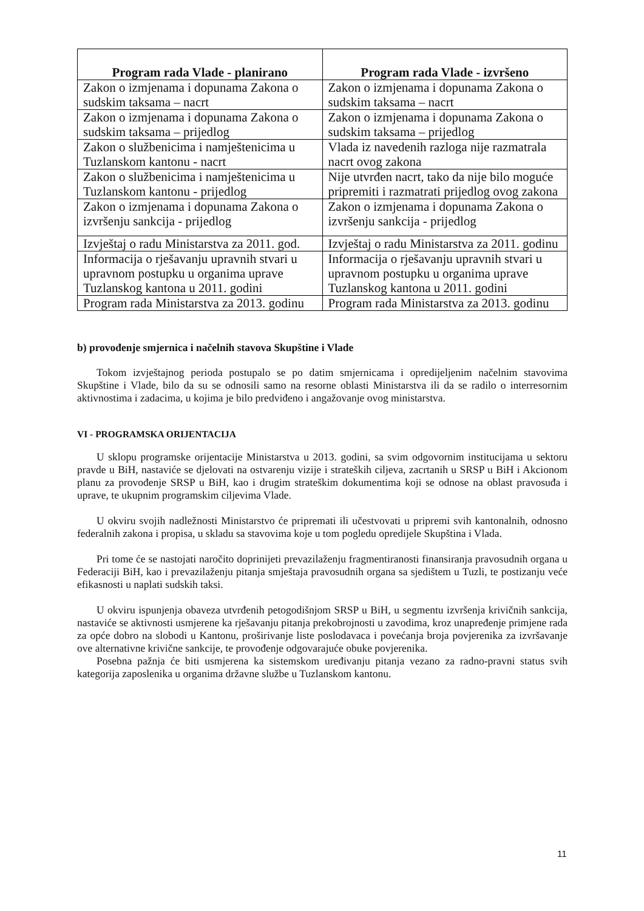| Program rada Vlade - planirano | Program rada Vlade - izvršeno |
| --- | --- |
| Zakon o izmjenama i dopunama Zakona o sudskim taksama – nacrt | Zakon o izmjenama i dopunama Zakona o sudskim taksama – nacrt |
| Zakon o izmjenama i dopunama Zakona o sudskim taksama – prijedlog | Zakon o izmjenama i dopunama Zakona o sudskim taksama – prijedlog |
| Zakon o službenicima i namještenicima u Tuzlanskom kantonu - nacrt | Vlada iz navedenih razloga nije razmatrala nacrt ovog zakona |
| Zakon o službenicima i namještenicima u Tuzlanskom kantonu - prijedlog | Nije utvrđen nacrt, tako da nije bilo moguće pripremiti i razmatrati prijedlog ovog zakona |
| Zakon o izmjenama i dopunama Zakona o izvršenju sankcija - prijedlog | Zakon o izmjenama i dopunama Zakona o izvršenju sankcija - prijedlog |
| Izvještaj o radu Ministarstva za 2011. god. | Izvještaj o radu Ministarstva za 2011. godinu |
| Informacija o rješavanju upravnih stvari u upravnom postupku u organima uprave Tuzlanskog kantona u 2011. godini | Informacija o rješavanju upravnih stvari u upravnom postupku u organima uprave Tuzlanskog kantona u 2011. godini |
| Program rada Ministarstva za 2013. godinu | Program rada Ministarstva za 2013. godinu |
b) provođenje smjernica i načelnih stavova Skupštine i Vlade
Tokom izvještajnog perioda postupalo se po datim smjernicama i opredijeljenim načelnim stavovima Skupštine i Vlade, bilo da su se odnosili samo na resorne oblasti Ministarstva ili da se radilo o interresornim aktivnostima i zadacima, u kojima je bilo predviđeno i angažovanje ovog ministarstva.
VI - PROGRAMSKA ORIJENTACIJA
U sklopu programske orijentacije Ministarstva u 2013. godini, sa svim odgovornim institucijama u sektoru pravde u BiH, nastaviće se djelovati na ostvarenju vizije i strateških ciljeva, zacrtanih u SRSP u BiH i Akcionom planu za provođenje SRSP u BiH, kao i drugim strateškim dokumentima koji se odnose na oblast pravosuđa i uprave, te ukupnim programskim ciljevima Vlade.
U okviru svojih nadležnosti Ministarstvo će pripremati ili učestvovati u pripremi svih kantonalnih, odnosno federalnih zakona i propisa, u skladu sa stavovima koje u tom pogledu opredijele Skupština i Vlada.
Pri tome će se nastojati naročito doprinijeti prevazilaženju fragmentiranosti finansiranja pravosudnih organa u Federaciji BiH, kao i prevazilaženju pitanja smještaja pravosudnih organa sa sjedištem u Tuzli, te postizanju veće efikasnosti u naplati sudskih taksi.
U okviru ispunjenja obaveza utvrđenih petogodišnjom SRSP u BiH, u segmentu izvršenja krivičnih sankcija, nastaviće se aktivnosti usmjerene ka rješavanju pitanja prekobrojnosti u zavodima, kroz unapređenje primjene rada za opće dobro na slobodi u Kantonu, proširivanje liste poslodavaca i povećanja broja povjerenika za izvršavanje ove alternativne krivične sankcije, te provođenje odgovarajuće obuke povjerenika.
Posebna pažnja će biti usmjerena ka sistemskom uređivanju pitanja vezano za radno-pravni status svih kategorija zaposlenika u organima državne službe u Tuzlanskom kantonu.
11